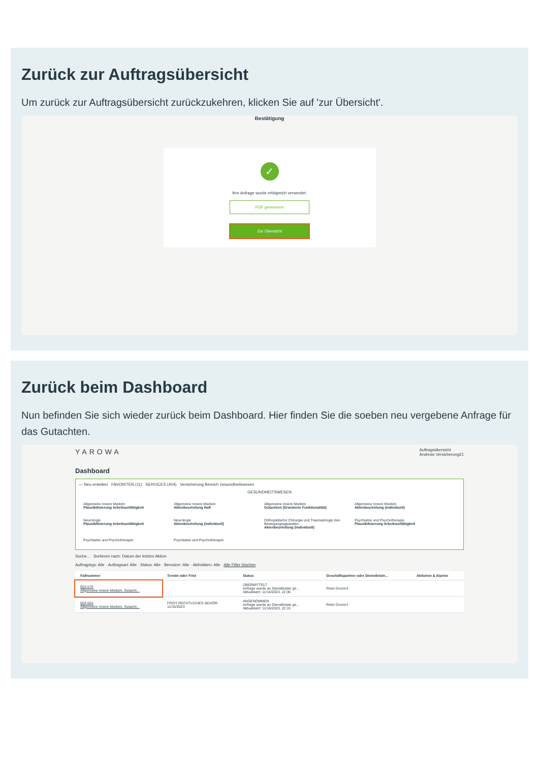Zurück zur Auftragsübersicht
Um zurück zur Auftragsübersicht zurückzukehren, klicken Sie auf 'zur Übersicht'.
Bestätigung
✓
Ihre Anfrage wurde erfolgreich versendet.
PDF generieren
Zur Übersicht
Zurück beim Dashboard
Nun befinden Sie sich wieder zurück beim Dashboard. Hier finden Sie die soeben neu vergebene Anfrage für das Gutachten.
YAROWA Auftragsübersicht
Andreas Versicherung21
Dashboard
— Neu erstellen FAVORITEN (11) SERVICES (404) Versicherung Bereich Gesundheitswesen
GESUNDHEITSWESEN
Allgemeine Innere Medizin
Plausibilisierung Arbeitsunfähigkeit
Allgemeine Innere Medizin
Aktenbeurteilung Haft
Allgemeine Innere Medizin
Gutachten (Erweiterte Funktionalität)
Allgemeine Innere Medizin
Aktenbeurteilung (individuell)
Neurologie
Plausibilisierung Arbeitsunfähigkeit
Neurologie
Aktenbeurteilung (individuell)
Orthopädische Chirurgie und Traumatologie des Bewegungsapparates
Aktenbeurteilung (individuell)
Psychiatrie und Psychotherapie
Plausibilisierung Arbeitsunfähigkeit
Psychiatrie und Psychotherapie Psychiatrie und Psychotherapie
Suche... Sortieren nach: Datum der letzten Aktion
Auftragstyp: Alle · Auftragsart: Alle · Status: Alle · Benutzer: Alle · Aktivitäten: Alle · Alle Filter löschen
| Fallnummer | Termin oder Frist | Status | Geschäftspartner oder Dienstleiste... | Aktionen & Alarme |
| --- | --- | --- | --- | --- |
| 803-570 Allgemeine Innere Medizin, Gutacht... | | ÜBERMITTELT Anfrage wurde an Dienstleister ge... Aktualisiert: 11/16/2023, 22:36 | Peter Doctor3 | |
| 803-563 Allgemeine Innere Medizin, Gutacht... | FRIST RECHTLICHES GEHÖR 11/15/2023 | ANGENOMMEN Anfrage wurde an Dienstleister ge... Aktualisiert: 11/16/2023, 22:15 | Peter Doctor1 | |